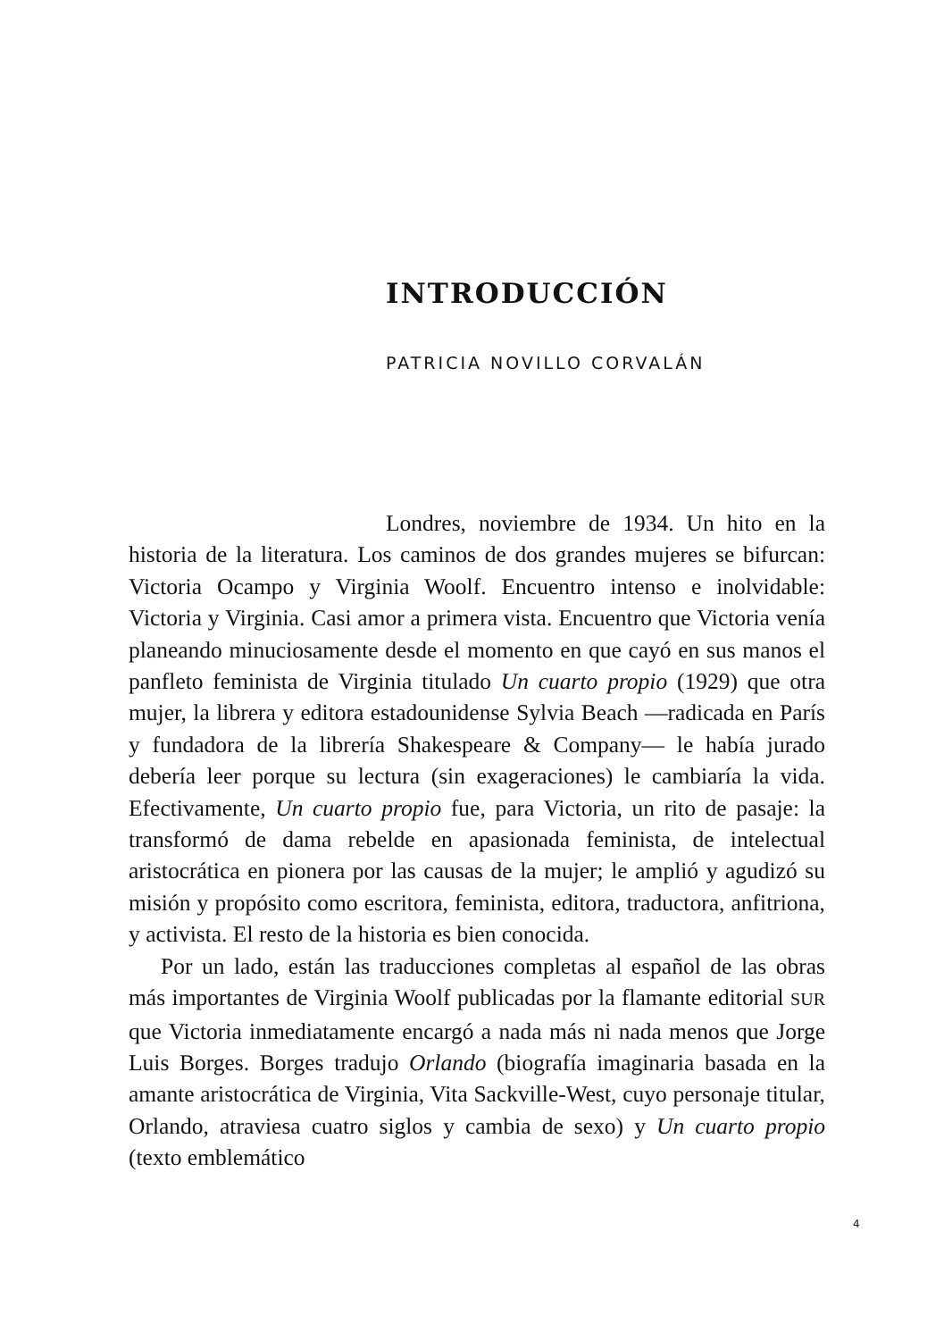INTRODUCCIÓN
PATRICIA NOVILLO CORVALÁN
Londres, noviembre de 1934. Un hito en la historia de la literatura. Los caminos de dos grandes mujeres se bifurcan: Victoria Ocampo y Virginia Woolf. Encuentro intenso e inolvidable: Victoria y Virginia. Casi amor a primera vista. Encuentro que Victoria venía planeando minuciosamente desde el momento en que cayó en sus manos el panfleto feminista de Virginia titulado Un cuarto propio (1929) que otra mujer, la librera y editora estadounidense Sylvia Beach —radicada en París y fundadora de la librería Shakespeare & Company— le había jurado debería leer porque su lectura (sin exageraciones) le cambiaría la vida. Efectivamente, Un cuarto propio fue, para Victoria, un rito de pasaje: la transformó de dama rebelde en apasionada feminista, de intelectual aristocrática en pionera por las causas de la mujer; le amplió y agudizó su misión y propósito como escritora, feminista, editora, traductora, anfitriona, y activista. El resto de la historia es bien conocida.
Por un lado, están las traducciones completas al español de las obras más importantes de Virginia Woolf publicadas por la flamante editorial SUR que Victoria inmediatamente encargó a nada más ni nada menos que Jorge Luis Borges. Borges tradujo Orlando (biografía imaginaria basada en la amante aristocrática de Virginia, Vita Sackville-West, cuyo personaje titular, Orlando, atraviesa cuatro siglos y cambia de sexo) y Un cuarto propio (texto emblemático
4